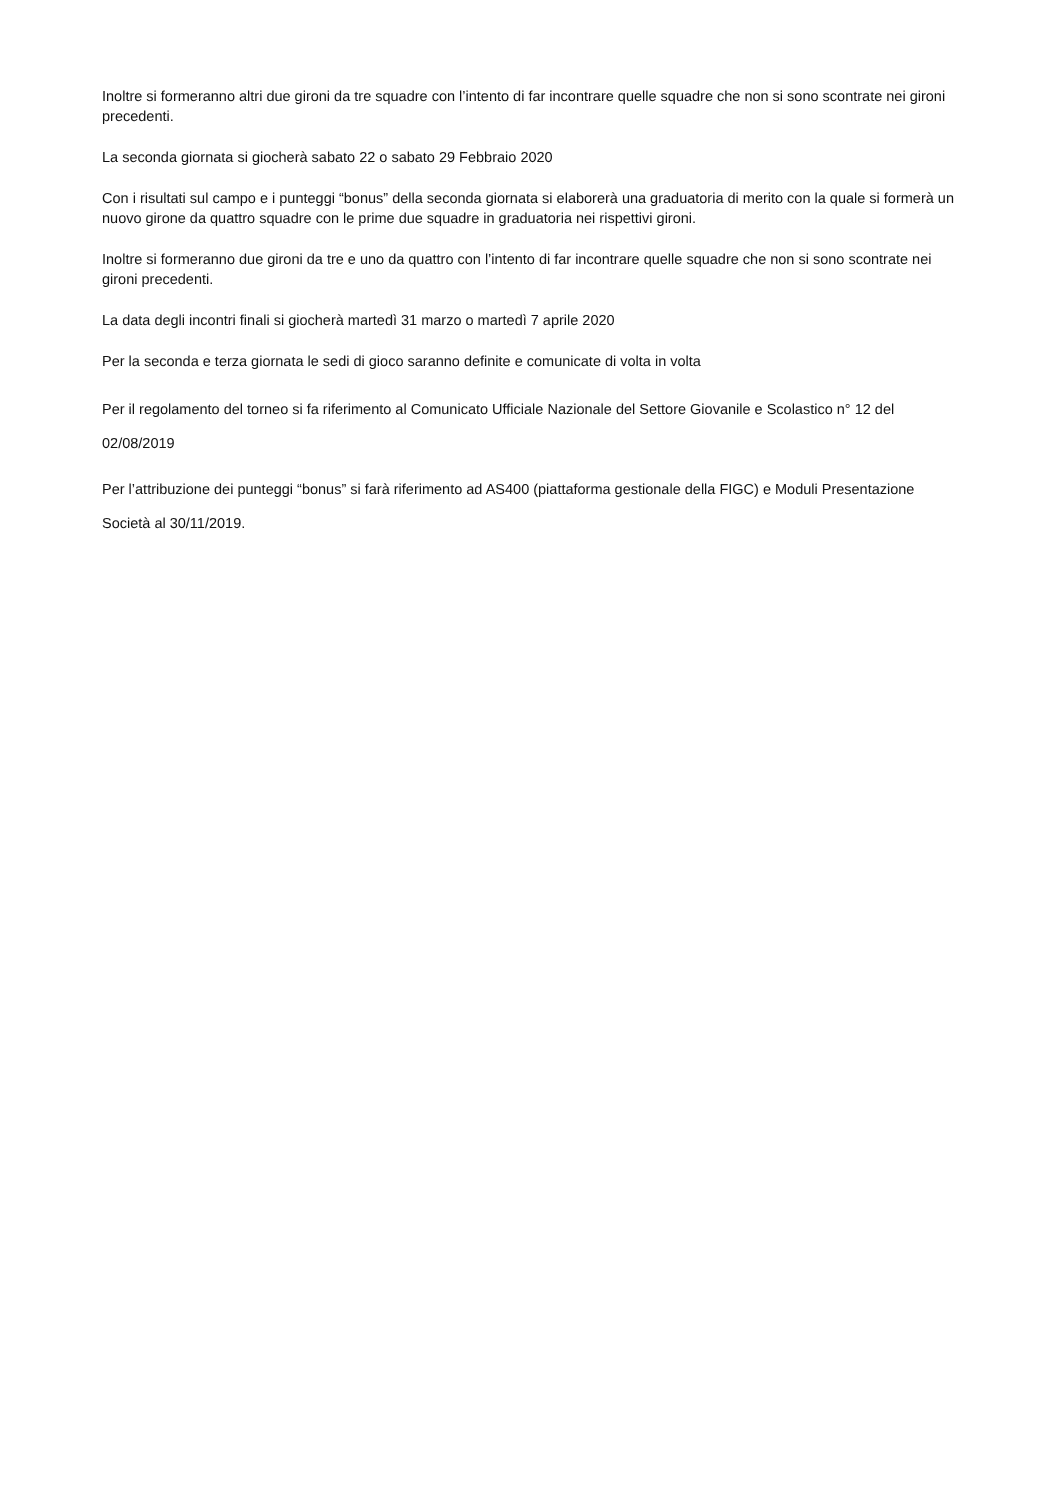Inoltre si formeranno altri due gironi da tre squadre con l’intento di far incontrare quelle squadre che non si sono scontrate nei gironi precedenti.
La seconda giornata si giocherà sabato 22 o sabato 29 Febbraio 2020
Con i risultati sul campo e i punteggi “bonus” della seconda giornata si elaborerà una graduatoria di merito con la quale si formerà un nuovo girone da quattro squadre con le prime due squadre in graduatoria nei rispettivi gironi.
Inoltre si formeranno due gironi da tre e uno da quattro con l’intento di far incontrare quelle squadre che non si sono scontrate nei gironi precedenti.
La data degli incontri finali si giocherà martedì 31 marzo o martedì 7 aprile 2020
Per la seconda e terza giornata le sedi di gioco saranno definite e comunicate di volta in volta
Per il regolamento del torneo si fa riferimento al Comunicato Ufficiale Nazionale del Settore Giovanile e Scolastico n° 12 del 02/08/2019
Per l’attribuzione dei punteggi “bonus” si farà riferimento ad AS400 (piattaforma gestionale della FIGC) e Moduli Presentazione Società al 30/11/2019.